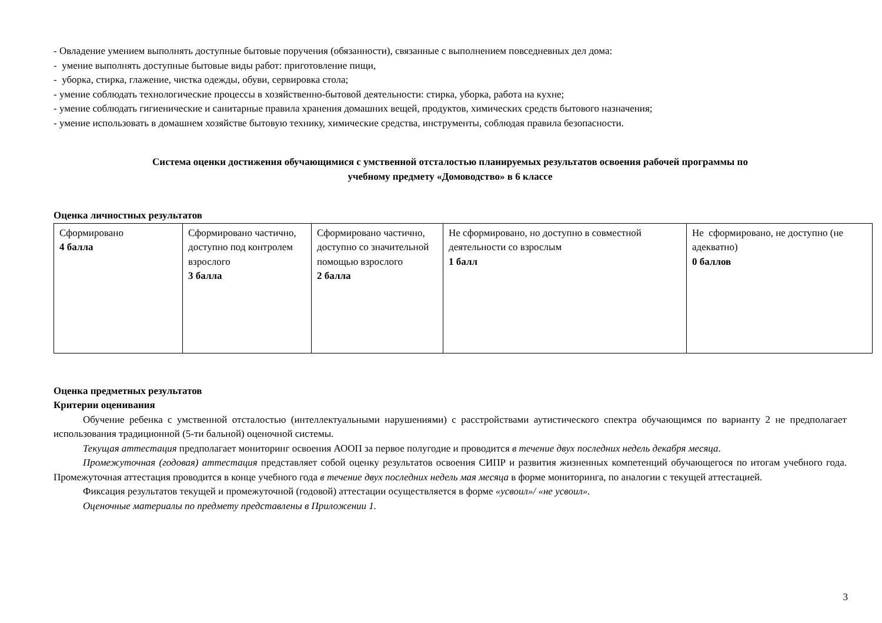- Овладение умением выполнять доступные бытовые поручения (обязанности), связанные с выполнением повседневных дел дома:
- умение выполнять доступные бытовые виды работ: приготовление пищи,
- уборка, стирка, глажение, чистка одежды, обуви, сервировка стола;
- умение соблюдать технологические процессы в хозяйственно-бытовой деятельности: стирка, уборка, работа на кухне;
- умение соблюдать гигиенические и санитарные правила хранения домашних вещей, продуктов, химических средств бытового назначения;
- умение использовать в домашнем хозяйстве бытовую технику, химические средства, инструменты, соблюдая правила безопасности.
Система оценки достижения обучающимися с умственной отсталостью планируемых результатов освоения рабочей программы по
учебному предмету «Домоводство» в 6 классе
Оценка личностных результатов
| Сформировано 4 балла | Сформировано частично, доступно под контролем взрослого 3 балла | Сформировано частично, доступно со значительной помощью взрослого 2 балла | Не сформировано, но доступно в совместной деятельности со взрослым 1 балл | Не сформировано, не доступно (не адекватно) 0 баллов |
Оценка предметных результатов
Критерии оценивания
Обучение ребенка с умственной отсталостью (интеллектуальными нарушениями) с расстройствами аутистического спектра обучающимся по варианту 2 не предполагает использования традиционной (5-ти бальной) оценочной системы.
Текущая аттестация предполагает мониторинг освоения АООП за первое полугодие и проводится в течение двух последних недель декабря месяца.
Промежуточная (годовая) аттестация представляет собой оценку результатов освоения СИПР и развития жизненных компетенций обучающегося по итогам учебного года. Промежуточная аттестация проводится в конце учебного года в течение двух последних недель мая месяца в форме мониторинга, по аналогии с текущей аттестацией.
Фиксация результатов текущей и промежуточной (годовой) аттестации осуществляется в форме «усвоил»/ «не усвоил».
Оценочные материалы по предмету представлены в Приложении 1.
3